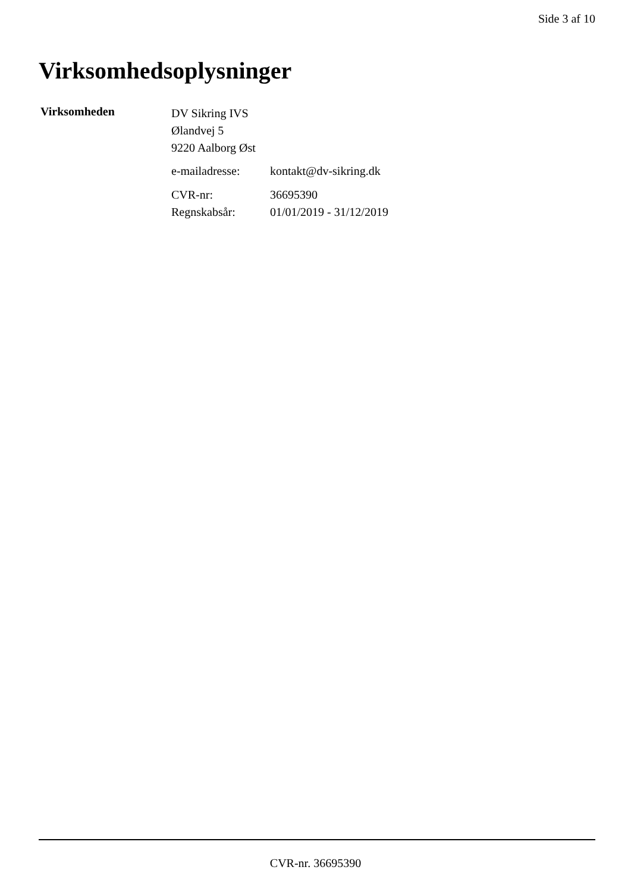Side 3 af 10
Virksomhedsoplysninger
Virksomheden
DV Sikring IVS
Ølandvej 5
9220 Aalborg Øst
| e-mailadresse: | kontakt@dv-sikring.dk |
| CVR-nr: | 36695390 |
| Regnskabsår: | 01/01/2019 - 31/12/2019 |
CVR-nr. 36695390